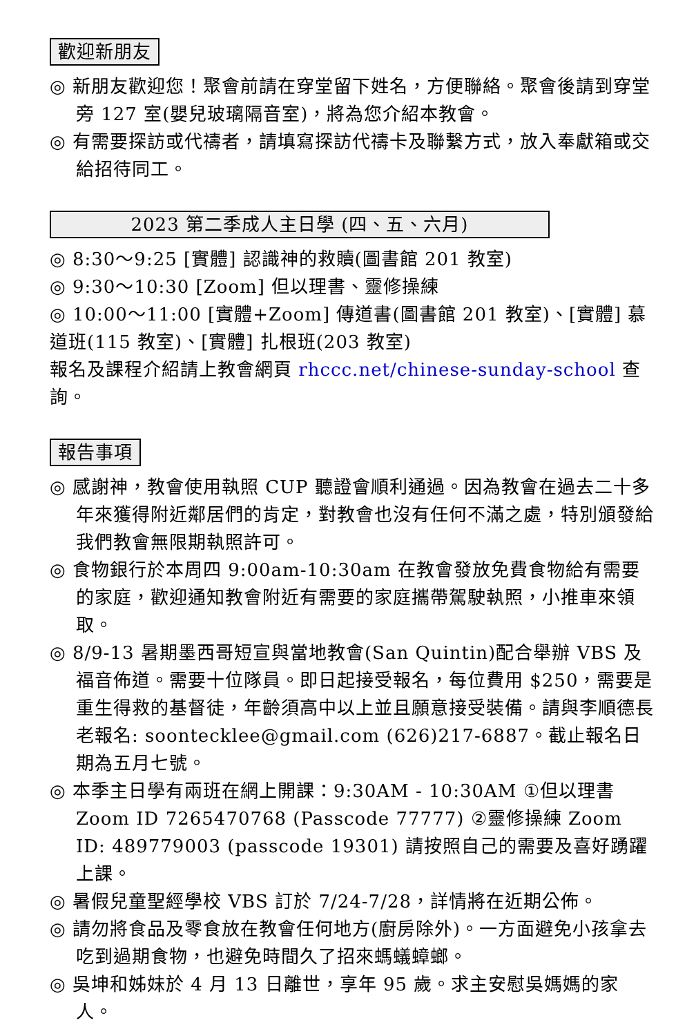歡迎新朋友
◎ 新朋友歡迎您！聚會前請在穿堂留下姓名，方便聯絡。聚會後請到穿堂旁 127 室(嬰兒玻璃隔音室)，將為您介紹本教會。
◎ 有需要探訪或代禱者，請填寫探訪代禱卡及聯繫方式，放入奉獻箱或交給招待同工。
2023 第二季成人主日學 (四、五、六月)
◎ 8:30～9:25 [實體] 認識神的救贖(圖書館 201 教室)
◎ 9:30～10:30 [Zoom] 但以理書、靈修操練
◎ 10:00～11:00 [實體+Zoom] 傳道書(圖書館 201 教室)、[實體] 慕道班(115 教室)、[實體] 扎根班(203 教室)
報名及課程介紹請上教會網頁 rhccc.net/chinese-sunday-school 查詢。
報告事項
◎ 感謝神，教會使用執照 CUP 聽證會順利通過。因為教會在過去二十多年來獲得附近鄰居們的肯定，對教會也沒有任何不滿之處，特別頒發給我們教會無限期執照許可。
◎ 食物銀行於本周四 9:00am-10:30am 在教會發放免費食物給有需要的家庭，歡迎通知教會附近有需要的家庭攜帶駕駛執照，小推車來領取。
◎ 8/9-13 暑期墨西哥短宣與當地教會(San Quintin)配合舉辦 VBS 及福音佈道。需要十位隊員。即日起接受報名，每位費用 $250，需要是重生得救的基督徒，年齡須高中以上並且願意接受裝備。請與李順德長老報名: soontecklee@gmail.com (626)217-6887。截止報名日期為五月七號。
◎ 本季主日學有兩班在網上開課：9:30AM - 10:30AM ①但以理書 Zoom ID 7265470768 (Passcode 77777) ②靈修操練 Zoom ID: 489779003 (passcode 19301) 請按照自己的需要及喜好踴躍上課。
◎ 暑假兒童聖經學校 VBS 訂於 7/24-7/28，詳情將在近期公佈。
◎ 請勿將食品及零食放在教會任何地方(廚房除外)。一方面避免小孩拿去吃到過期食物，也避免時間久了招來螞蟻蟑螂。
◎ 吳坤和姊妹於 4 月 13 日離世，享年 95 歲。求主安慰吳媽媽的家人。